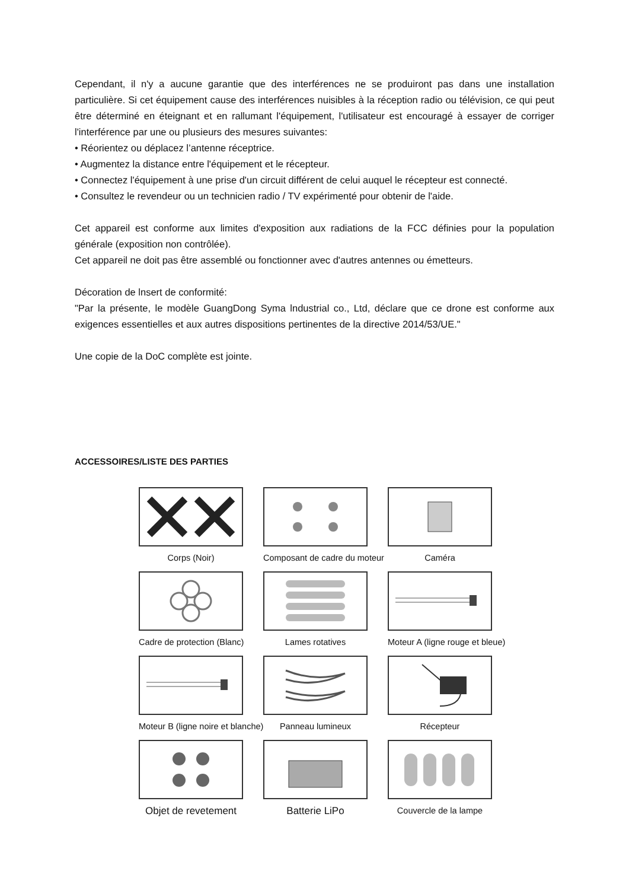Cependant, il n'y a aucune garantie que des interférences ne se produiront pas dans une installation particulière. Si cet équipement cause des interférences nuisibles à la réception radio ou télévision, ce qui peut être déterminé en éteignant et en rallumant l'équipement, l'utilisateur est encouragé à essayer de corriger l'interférence par une ou plusieurs des mesures suivantes:
• Réorientez ou déplacez l’antenne réceptrice.
• Augmentez la distance entre l'équipement et le récepteur.
• Connectez l'équipement à une prise d'un circuit différent de celui auquel le récepteur est connecté.
• Consultez le revendeur ou un technicien radio / TV expérimenté pour obtenir de l'aide.
Cet appareil est conforme aux limites d'exposition aux radiations de la FCC définies pour la population générale (exposition non contrôlée).
Cet appareil ne doit pas être assemblé ou fonctionner avec d'autres antennes ou émetteurs.
Décoration de lnsert de conformité:
"Par la présente, le modèle GuangDong Syma lndustrial co., Ltd, déclare que ce drone est conforme aux exigences essentielles et aux autres dispositions pertinentes de la directive 2014/53/UE."
Une copie de la DoC complète est jointe.
ACCESSOIRES/LISTE DES PARTIES
Corps (Noir)
Composant de cadre du moteur
Caméra
Cadre de protection (Blanc)
Lames rotatives
Moteur A (ligne rouge et bleue)
Moteur B (ligne noire et blanche)
Panneau lumineux
Récepteur
Objet de revetement
Batterie LiPo
Couvercle de la lampe